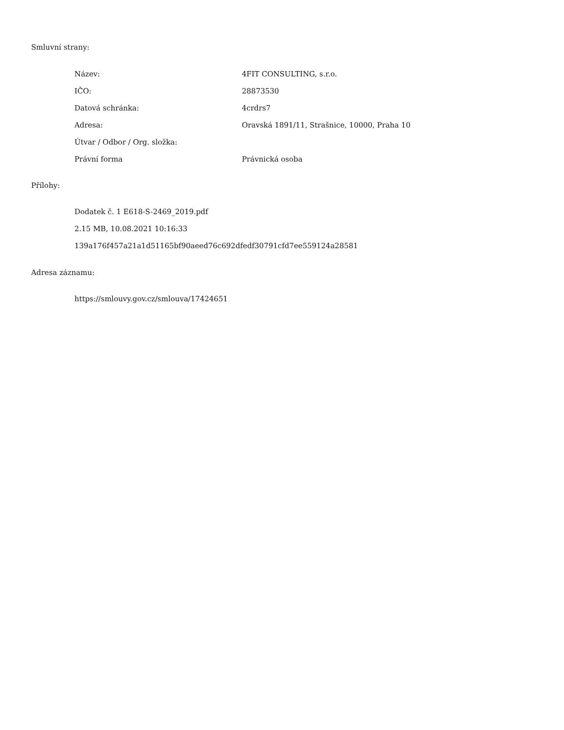Smluvní strany:
| Název: | 4FIT CONSULTING, s.r.o. |
| IČO: | 28873530 |
| Datová schránka: | 4crdrs7 |
| Adresa: | Oravská 1891/11, Strašnice, 10000, Praha 10 |
| Útvar / Odbor / Org. složka: | |
| Právní forma | Právnická osoba |
Přílohy:
Dodatek č. 1 E618-S-2469_2019.pdf
2.15 MB, 10.08.2021 10:16:33
139a176f457a21a1d51165bf90aeed76c692dfedf30791cfd7ee559124a28581
Adresa záznamu:
https://smlouvy.gov.cz/smlouva/17424651